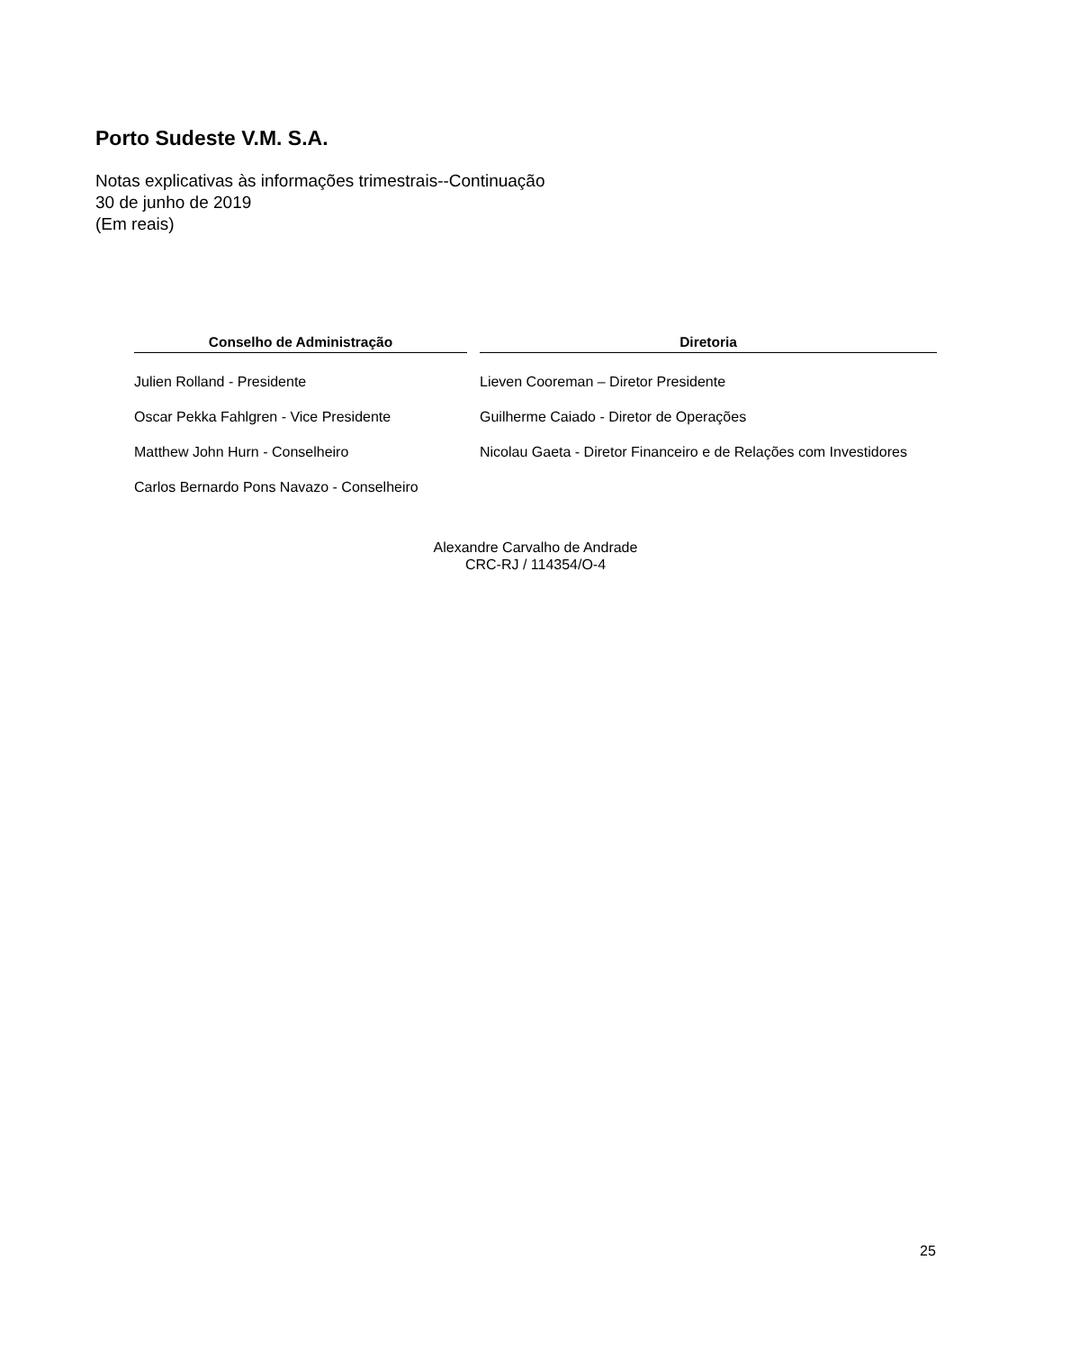Porto Sudeste V.M. S.A.
Notas explicativas às informações trimestrais--Continuação
30 de junho de 2019
(Em reais)
| Conselho de Administração | | Diretoria |
| --- | --- | --- |
| Julien Rolland - Presidente | | Lieven Cooreman – Diretor Presidente |
| Oscar Pekka Fahlgren - Vice Presidente | | Guilherme Caiado - Diretor de Operações |
| Matthew John Hurn - Conselheiro | | Nicolau Gaeta - Diretor Financeiro e de Relações com Investidores |
| Carlos Bernardo Pons Navazo - Conselheiro | | |
Alexandre Carvalho de Andrade
CRC-RJ / 114354/O-4
25